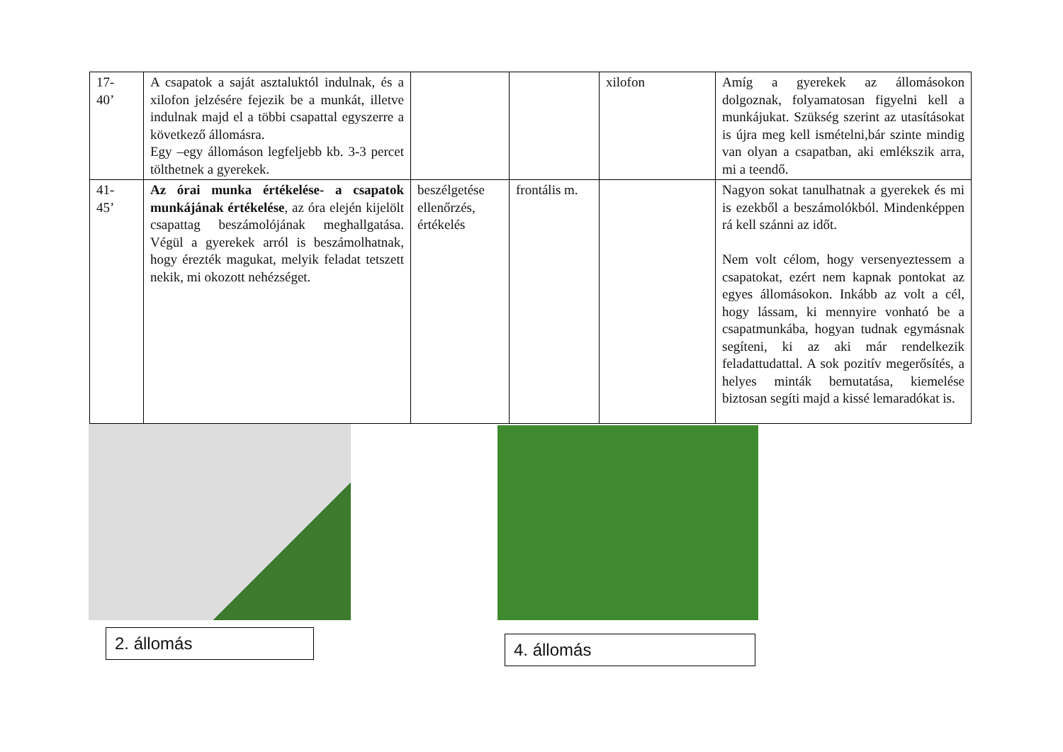| 17- 40’ | A csapatok a saját asztaluktól indulnak, és a xilofon jelzésére fejezik be a munkát, illetve indulnak majd el a többi csapattal egyszerre a következő állomásra. Egy –egy állomáson legfeljebb kb. 3-3 percet tölthetnek a gyerekek. | | | xilofon | Amíg a gyerekek az állomásokon dolgoznak, folyamatosan figyelni kell a munkájukat. Szükség szerint az utasításokat is újra meg kell ismételni,bár szinte mindig van olyan a csapatban, aki emlékszik arra, mi a teendő. |
| 41- 45’ | Az órai munka értékelése- a csapatok munkájának értékelése , az óra elején kijelölt csapattag beszámolójának meghallgatása. Végül a gyerekek arról is beszámolhatnak, hogy érezték magukat, melyik feladat tetszett nekik, mi okozott nehézséget. | beszélgetése ellenőrzés, értékelés | frontális m. | | Nagyon sokat tanulhatnak a gyerekek és mi is ezekből a beszámolókból. Mindenképpen rá kell szánni az időt. Nem volt célom, hogy versenyeztessem a csapatokat, ezért nem kapnak pontokat az egyes állomásokon. Inkább az volt a cél, hogy lássam, ki mennyire vonható be a csapatmunkába, hogyan tudnak egymásnak segíteni, ki az aki már rendelkezik feladattudattal. A sok pozitív megerősítés, a helyes minták bemutatása, kiemelése biztosan segíti majd a kissé lemaradókat is. |
2. állomás 4. állomás